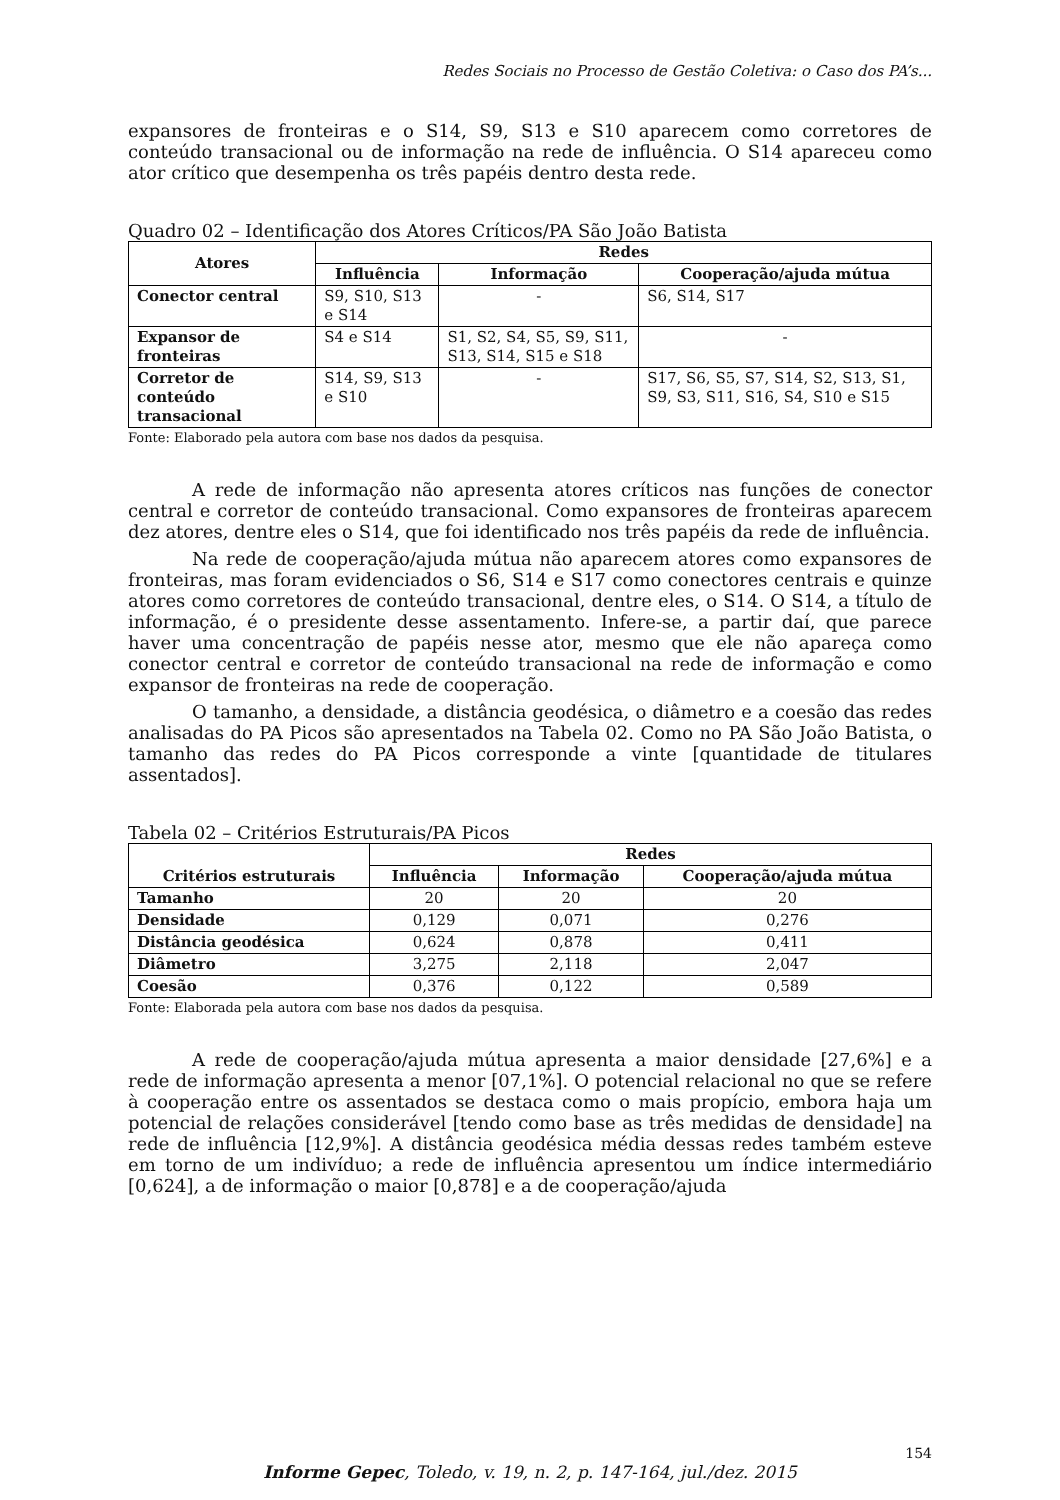Redes Sociais no Processo de Gestão Coletiva: o Caso dos PA’s...
expansores de fronteiras e o S14, S9, S13 e S10 aparecem como corretores de conteúdo transacional ou de informação na rede de influência. O S14 apareceu como ator crítico que desempenha os três papéis dentro desta rede.
Quadro 02 – Identificação dos Atores Críticos/PA São João Batista
| Atores | Redes | | |
| --- | --- | --- | --- |
| | Influência | Informação | Cooperação/ajuda mútua |
| Conector central | S9, S10, S13 e S14 | - | S6, S14, S17 |
| Expansor de fronteiras | S4 e S14 | S1, S2, S4, S5, S9, S11, S13, S14, S15 e S18 | - |
| Corretor de conteúdo transacional | S14, S9, S13 e S10 | - | S17, S6, S5, S7, S14, S2, S13, S1, S9, S3, S11, S16, S4, S10 e S15 |
Fonte: Elaborado pela autora com base nos dados da pesquisa.
A rede de informação não apresenta atores críticos nas funções de conector central e corretor de conteúdo transacional. Como expansores de fronteiras aparecem dez atores, dentre eles o S14, que foi identificado nos três papéis da rede de influência.
Na rede de cooperação/ajuda mútua não aparecem atores como expansores de fronteiras, mas foram evidenciados o S6, S14 e S17 como conectores centrais e quinze atores como corretores de conteúdo transacional, dentre eles, o S14. O S14, a título de informação, é o presidente desse assentamento. Infere-se, a partir daí, que parece haver uma concentração de papéis nesse ator, mesmo que ele não apareça como conector central e corretor de conteúdo transacional na rede de informação e como expansor de fronteiras na rede de cooperação.
O tamanho, a densidade, a distância geodésica, o diâmetro e a coesão das redes analisadas do PA Picos são apresentados na Tabela 02. Como no PA São João Batista, o tamanho das redes do PA Picos corresponde a vinte [quantidade de titulares assentados].
Tabela 02 – Critérios Estruturais/PA Picos
| Critérios estruturais | Redes | | |
| --- | --- | --- | --- |
| | Influência | Informação | Cooperação/ajuda mútua |
| Tamanho | 20 | 20 | 20 |
| Densidade | 0,129 | 0,071 | 0,276 |
| Distância geodésica | 0,624 | 0,878 | 0,411 |
| Diâmetro | 3,275 | 2,118 | 2,047 |
| Coesão | 0,376 | 0,122 | 0,589 |
Fonte: Elaborada pela autora com base nos dados da pesquisa.
A rede de cooperação/ajuda mútua apresenta a maior densidade [27,6%] e a rede de informação apresenta a menor [07,1%]. O potencial relacional no que se refere à cooperação entre os assentados se destaca como o mais propício, embora haja um potencial de relações considerável [tendo como base as três medidas de densidade] na rede de influência [12,9%]. A distância geodésica média dessas redes também esteve em torno de um indivíduo; a rede de influência apresentou um índice intermediário [0,624], a de informação o maior [0,878] e a de cooperação/ajuda
154
Informe Gepec, Toledo, v. 19, n. 2, p. 147-164, jul./dez. 2015